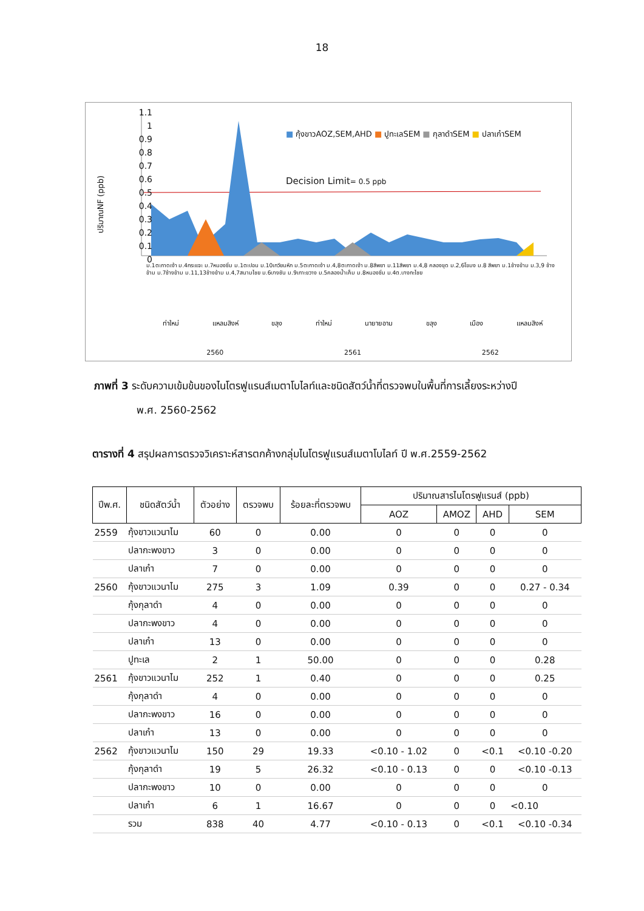18
1.1
1
0.9
0.8
0.7
0.6
0.5
0.4
0.3
0.2
0.1
0
ปริมาณNF (ppb)
■ กุ้งขาวAOZ,SEM,AHD ■ ปูทะเลSEM ■ กุลาดำSEM ■ ปลาเก๋าSEM
Decision Limit= 0.5 ppb
ม.1ตะกาดเง้า ม.4กระแจะ ม.7หนองชิ่ม ม.1ตะปอน ม.10เกวียนหัก ม.5ตะกาดเง้า ม.4,8ตะกาดเง้า ม.8สีพยา ม.11สีพยา ม.4,8 คลองขุด ม.2,6โขมง ม.8 สีพยา ม.1ช้างข้าม ม.3,9 ช้างข้าม ม.7ช้างข้าม ม.11,13ช้างข้าม ม.4,7สนามไชย ม.6บางชัน ม.9เกาะขวาง ม.5คลองน้ำเค็ม ม.8หนองชิ่ม ม.4ต.บางกะไชย
ท่าใหม่ แหลมสิงห์ ขลุง ท่าใหม่ นายายอาม ขลุง เมือง แหลมสิงห์
2560 2561 2562
ภาพที่ 3 ระดับความเข้มข้นของไนโตรฟูแรนส์เมตาโบไลท์และชนิดสัตว์น้ำที่ตรวจพบในพื้นที่การเลี้ยงระหว่างปี
พ.ศ. 2560-2562
ตารางที่ 4 สรุปผลการตรวจวิเคราะห์สารตกค้างกลุ่มไนโตรฟูแรนส์เมตาโบไลท์ ปี พ.ศ.2559-2562
| ปีพ.ศ. | ชนิดสัตว์น้ำ | ตัวอย่าง | ตรวจพบ | ร้อยละที่ตรวจพบ | ปริมาณสารไนโตรฟูแรนส์ (ppb) | | | |
| --- | --- | --- | --- | --- | --- | --- | --- | --- |
| | | | | | AOZ | AMOZ | AHD | SEM |
| 2559 | กุ้งขาวแวนาไม | 60 | 0 | 0.00 | 0 | 0 | 0 | 0 |
| | ปลากะพงขาว | 3 | 0 | 0.00 | 0 | 0 | 0 | 0 |
| | ปลาเก๋า | 7 | 0 | 0.00 | 0 | 0 | 0 | 0 |
| 2560 | กุ้งขาวแวนาไม | 275 | 3 | 1.09 | 0.39 | 0 | 0 | 0.27 - 0.34 |
| | กุ้งกุลาดำ | 4 | 0 | 0.00 | 0 | 0 | 0 | 0 |
| | ปลากะพงขาว | 4 | 0 | 0.00 | 0 | 0 | 0 | 0 |
| | ปลาเก๋า | 13 | 0 | 0.00 | 0 | 0 | 0 | 0 |
| | ปูทะเล | 2 | 1 | 50.00 | 0 | 0 | 0 | 0.28 |
| 2561 | กุ้งขาวแวนาไม | 252 | 1 | 0.40 | 0 | 0 | 0 | 0.25 |
| | กุ้งกุลาดำ | 4 | 0 | 0.00 | 0 | 0 | 0 | 0 |
| | ปลากะพงขาว | 16 | 0 | 0.00 | 0 | 0 | 0 | 0 |
| | ปลาเก๋า | 13 | 0 | 0.00 | 0 | 0 | 0 | 0 |
| 2562 | กุ้งขาวแวนาไม | 150 | 29 | 19.33 | <0.10 - 1.02 | 0 | <0.1 | <0.10 -0.20 |
| | กุ้งกุลาดำ | 19 | 5 | 26.32 | <0.10 - 0.13 | 0 | 0 | <0.10 -0.13 |
| | ปลากะพงขาว | 10 | 0 | 0.00 | 0 | 0 | 0 | 0 |
| | ปลาเก๋า | 6 | 1 | 16.67 | 0 | 0 | 0 | <0.10 |
| | รวม | 838 | 40 | 4.77 | <0.10 - 0.13 | 0 | <0.1 | <0.10 -0.34 |